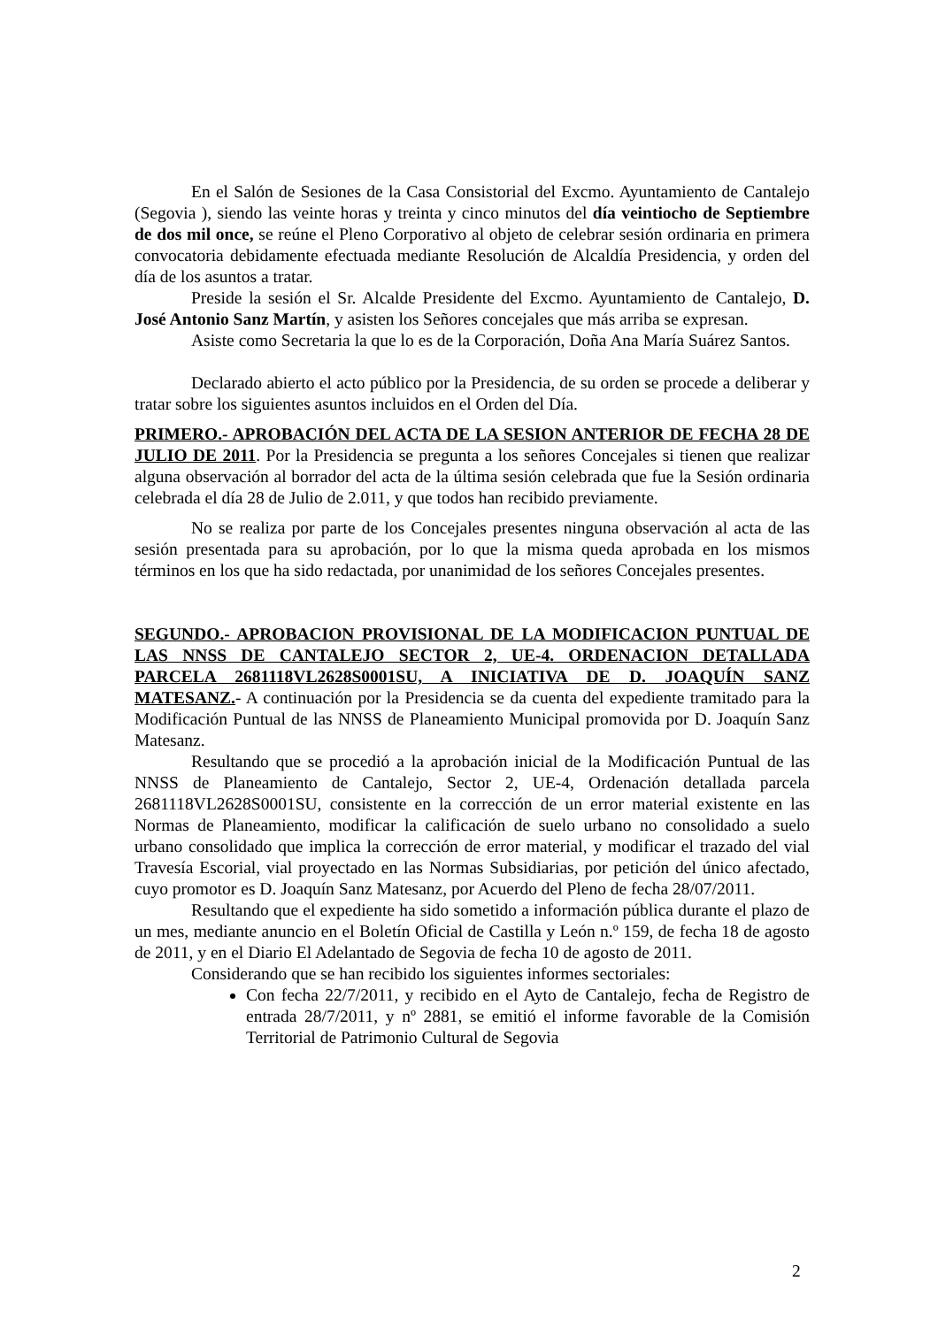En el Salón de Sesiones de la Casa Consistorial del Excmo. Ayuntamiento de Cantalejo (Segovia ), siendo las veinte horas y treinta y cinco minutos del día veintiocho de Septiembre de dos mil once, se reúne el Pleno Corporativo al objeto de celebrar sesión ordinaria en primera convocatoria debidamente efectuada mediante Resolución de Alcaldía Presidencia, y orden del día de los asuntos a tratar.
Preside la sesión el Sr. Alcalde Presidente del Excmo. Ayuntamiento de Cantalejo, D. José Antonio Sanz Martín, y asisten los Señores concejales que más arriba se expresan.
Asiste como Secretaria la que lo es de la Corporación, Doña Ana María Suárez Santos.
Declarado abierto el acto público por la Presidencia, de su orden se procede a deliberar y tratar sobre los siguientes asuntos incluidos en el Orden del Día.
PRIMERO.- APROBACIÓN DEL ACTA DE LA SESION ANTERIOR DE FECHA 28 DE JULIO DE 2011. Por la Presidencia se pregunta a los señores Concejales si tienen que realizar alguna observación al borrador del acta de la última sesión celebrada que fue la Sesión ordinaria celebrada el día 28 de Julio de 2.011, y que todos han recibido previamente.
No se realiza por parte de los Concejales presentes ninguna observación al acta de las sesión presentada para su aprobación, por lo que la misma queda aprobada en los mismos términos en los que ha sido redactada, por unanimidad de los señores Concejales presentes.
SEGUNDO.- APROBACION PROVISIONAL DE LA MODIFICACION PUNTUAL DE LAS NNSS DE CANTALEJO SECTOR 2, UE-4. ORDENACION DETALLADA PARCELA 2681118VL2628S0001SU, A INICIATIVA DE D. JOAQUÍN SANZ MATESANZ.- A continuación por la Presidencia se da cuenta del expediente tramitado para la Modificación Puntual de las NNSS de Planeamiento Municipal promovida por D. Joaquín Sanz Matesanz.
Resultando que se procedió a la aprobación inicial de la Modificación Puntual de las NNSS de Planeamiento de Cantalejo, Sector 2, UE-4, Ordenación detallada parcela 2681118VL2628S0001SU, consistente en la corrección de un error material existente en las Normas de Planeamiento, modificar la calificación de suelo urbano no consolidado a suelo urbano consolidado que implica la corrección de error material, y modificar el trazado del vial Travesía Escorial, vial proyectado en las Normas Subsidiarias, por petición del único afectado, cuyo promotor es D. Joaquín Sanz Matesanz, por Acuerdo del Pleno de fecha 28/07/2011.
Resultando que el expediente ha sido sometido a información pública durante el plazo de un mes, mediante anuncio en el Boletín Oficial de Castilla y León n.º 159, de fecha 18 de agosto de 2011, y en el Diario El Adelantado de Segovia de fecha 10 de agosto de 2011.
Considerando que se han recibido los siguientes informes sectoriales:
Con fecha 22/7/2011, y recibido en el Ayto de Cantalejo, fecha de Registro de entrada 28/7/2011, y nº 2881, se emitió el informe favorable de la Comisión Territorial de Patrimonio Cultural de Segovia
2